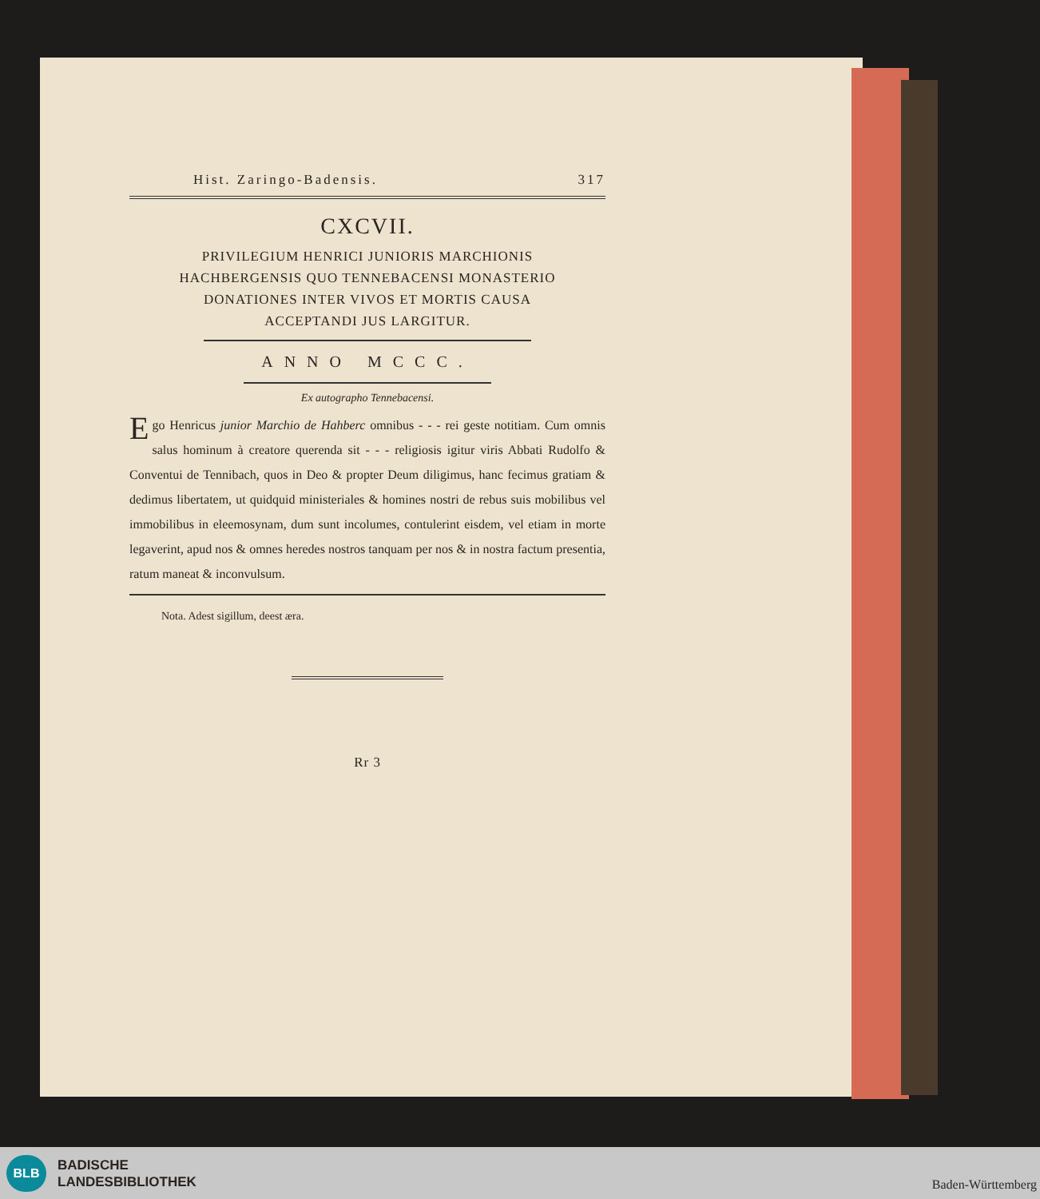Hist. Zaringo-Badensis. 317
CXCVII.
PRIVILEGIUM HENRICI JUNIORIS MARCHIONIS
HACHBERGENSIS QUO TENNEBACENSI MONASTERIO
DONATIONES INTER VIVOS ET MORTIS CAUSA
ACCEPTANDI JUS LARGITUR.
ANNO MCCC.
Ex autographo Tennebacensi.
Ego Henricus junior Marchio de Hahberc omnibus - - - rei geste notitiam. Cum omnis salus hominum à creatore querenda sit - - - religiosis igitur viris Abbati Rudolfo & Conventui de Tennibach, quos in Deo & propter Deum diligimus, hanc fecimus gratiam & dedimus libertatem, ut quidquid ministeriales & homines nostri de rebus suis mobilibus vel immobilibus in eleemosynam, dum sunt incolumes, contulerint eisdem, vel etiam in morte legaverint, apud nos & omnes heredes nostros tanquam per nos & in nostra factum presentia, ratum maneat & inconvulsum.
Nota. Adest sigillum, deest æra.
Rr 3
BLB
BADISCHE
LANDESBIBLIOTHEK
Baden-Württemberg